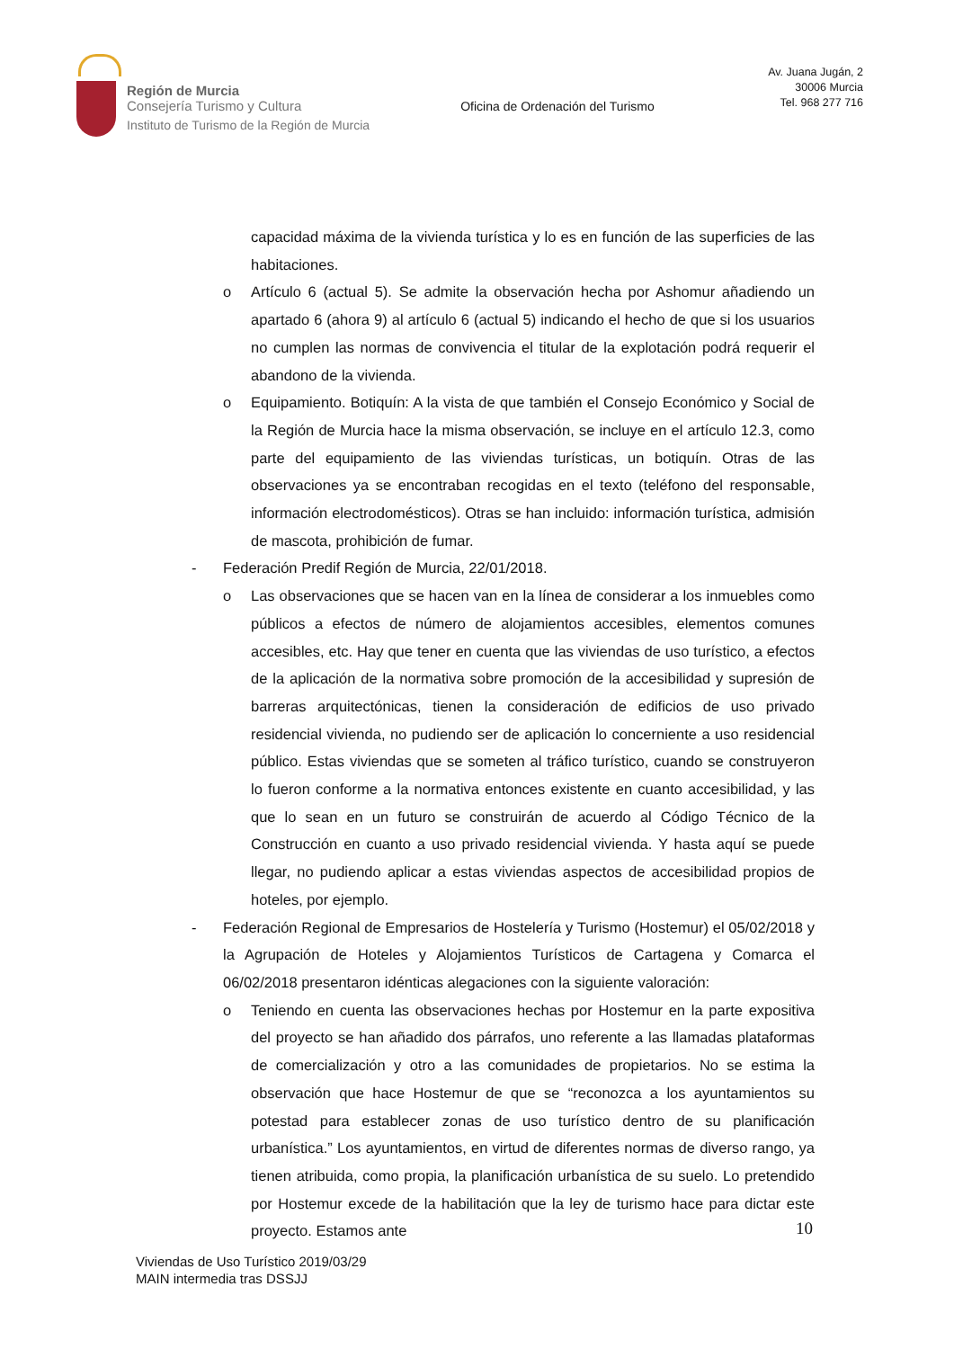Región de Murcia
Consejería Turismo y Cultura
Instituto de Turismo de la Región de Murcia
Oficina de Ordenación del Turismo
Av. Juana Jugán, 2
30006 Murcia
Tel. 968 277 716
capacidad máxima de la vivienda turística y lo es en función de las superficies de las habitaciones.
o Artículo 6 (actual 5). Se admite la observación hecha por Ashomur añadiendo un apartado 6 (ahora 9) al artículo 6 (actual 5) indicando el hecho de que si los usuarios no cumplen las normas de convivencia el titular de la explotación podrá requerir el abandono de la vivienda.
o Equipamiento. Botiquín: A la vista de que también el Consejo Económico y Social de la Región de Murcia hace la misma observación, se incluye en el artículo 12.3, como parte del equipamiento de las viviendas turísticas, un botiquín. Otras de las observaciones ya se encontraban recogidas en el texto (teléfono del responsable, información electrodomésticos). Otras se han incluido: información turística, admisión de mascota, prohibición de fumar.
- Federación Predif Región de Murcia, 22/01/2018.
o Las observaciones que se hacen van en la línea de considerar a los inmuebles como públicos a efectos de número de alojamientos accesibles, elementos comunes accesibles, etc. Hay que tener en cuenta que las viviendas de uso turístico, a efectos de la aplicación de la normativa sobre promoción de la accesibilidad y supresión de barreras arquitectónicas, tienen la consideración de edificios de uso privado residencial vivienda, no pudiendo ser de aplicación lo concerniente a uso residencial público. Estas viviendas que se someten al tráfico turístico, cuando se construyeron lo fueron conforme a la normativa entonces existente en cuanto accesibilidad, y las que lo sean en un futuro se construirán de acuerdo al Código Técnico de la Construcción en cuanto a uso privado residencial vivienda. Y hasta aquí se puede llegar, no pudiendo aplicar a estas viviendas aspectos de accesibilidad propios de hoteles, por ejemplo.
- Federación Regional de Empresarios de Hostelería y Turismo (Hostemur) el 05/02/2018 y la Agrupación de Hoteles y Alojamientos Turísticos de Cartagena y Comarca el 06/02/2018 presentaron idénticas alegaciones con la siguiente valoración:
o Teniendo en cuenta las observaciones hechas por Hostemur en la parte expositiva del proyecto se han añadido dos párrafos, uno referente a las llamadas plataformas de comercialización y otro a las comunidades de propietarios. No se estima la observación que hace Hostemur de que se “reconozca a los ayuntamientos su potestad para establecer zonas de uso turístico dentro de su planificación urbanística.” Los ayuntamientos, en virtud de diferentes normas de diverso rango, ya tienen atribuida, como propia, la planificación urbanística de su suelo. Lo pretendido por Hostemur excede de la habilitación que la ley de turismo hace para dictar este proyecto. Estamos ante
10
Viviendas de Uso Turístico 2019/03/29
MAIN intermedia tras DSSJJ